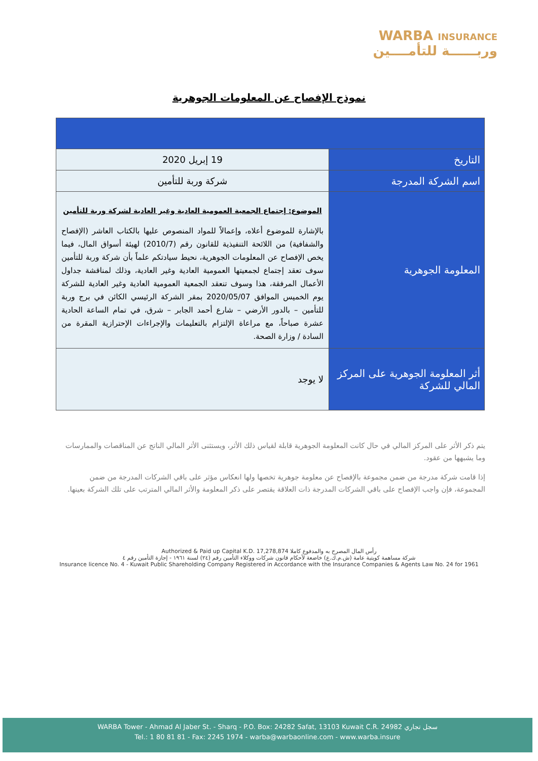WARBA INSURANCE
وربــــــة للتأمــــين
نموذج الإفصاح عن المعلومات الجوهرية
| التاريخ | 19 إبريل 2020 |
| اسم الشركة المدرجة | شركة وربة للتأمين |
| المعلومة الجوهرية | الموضوع: إجتماع الجمعية العمومية العادية وغير العادية لشركة وربة للتأمين بالإشارة للموضوع أعلاه، وإعمالاً للمواد المنصوص عليها بالكتاب العاشر (الإفصاح والشفافية) من اللائحة التنفيذية للقانون رقم (2010/7) لهيئة أسواق المال، فيما يخص الإفصاح عن المعلومات الجوهرية، نحيط سيادتكم علماً بأن شركة وربة للتأمين سوف تعقد إجتماع لجمعيتها العمومية العادية وغير العادية، وذلك لمناقشة جداول الأعمال المرفقة، هذا وسوف تنعقد الجمعية العمومية العادية وغير العادية للشركة يوم الخميس الموافق 2020/05/07 بمقر الشركة الرئيسي الكائن في برج وربة للتأمين – بالدور الأرضي – شارع أحمد الجابر – شرق، في تمام الساعة الحادية عشرة صباحاً، مع مراعاة الإلتزام بالتعليمات والإجراءات الإحترازية المقرة من السادة / وزارة الصحة. |
| أثر المعلومة الجوهرية على المركز المالي للشركة | لا يوجد |
يتم ذكر الأثر على المركز المالي في حال كانت المعلومة الجوهرية قابلة لقياس ذلك الأثر، ويستثنى الأثر المالي الناتج عن المناقصات والممارسات وما يشبهها من عقود.
إذا قامت شركة مدرجة من ضمن مجموعة بالإفصاح عن معلومة جوهرية تخصها ولها انعكاس مؤثر على باقي الشركات المدرجة من ضمن المجموعة، فإن واجب الإفصاح على باقي الشركات المدرجة ذات العلاقة يقتصر على ذكر المعلومة والأثر المالي المترتب على تلك الشركة بعينها.
Authorized & Paid up Capital K.D. 17,278,874 رأس المال المصرح به والمدفوع كاملا
شركة مساهمة كويتية عامة (ش.م.ك.ع) خاضعة لأحكام قانون شركات ووكلاء التأمين رقم (٢٤) لسنة ١٩٦١ - إجازة التأمين رقم ٤
Insurance licence No. 4 - Kuwait Public Shareholding Company Registered in Accordance with the Insurance Companies & Agents Law No. 24 for 1961
WARBA Tower - Ahmad Al Jaber St. - Sharq - P.O. Box: 24282 Safat, 13103 Kuwait C.R. 24982 سجل تجاري
Tel.: 1 80 81 81 - Fax: 2245 1974 - warba@warbaonline.com - www.warba.insure